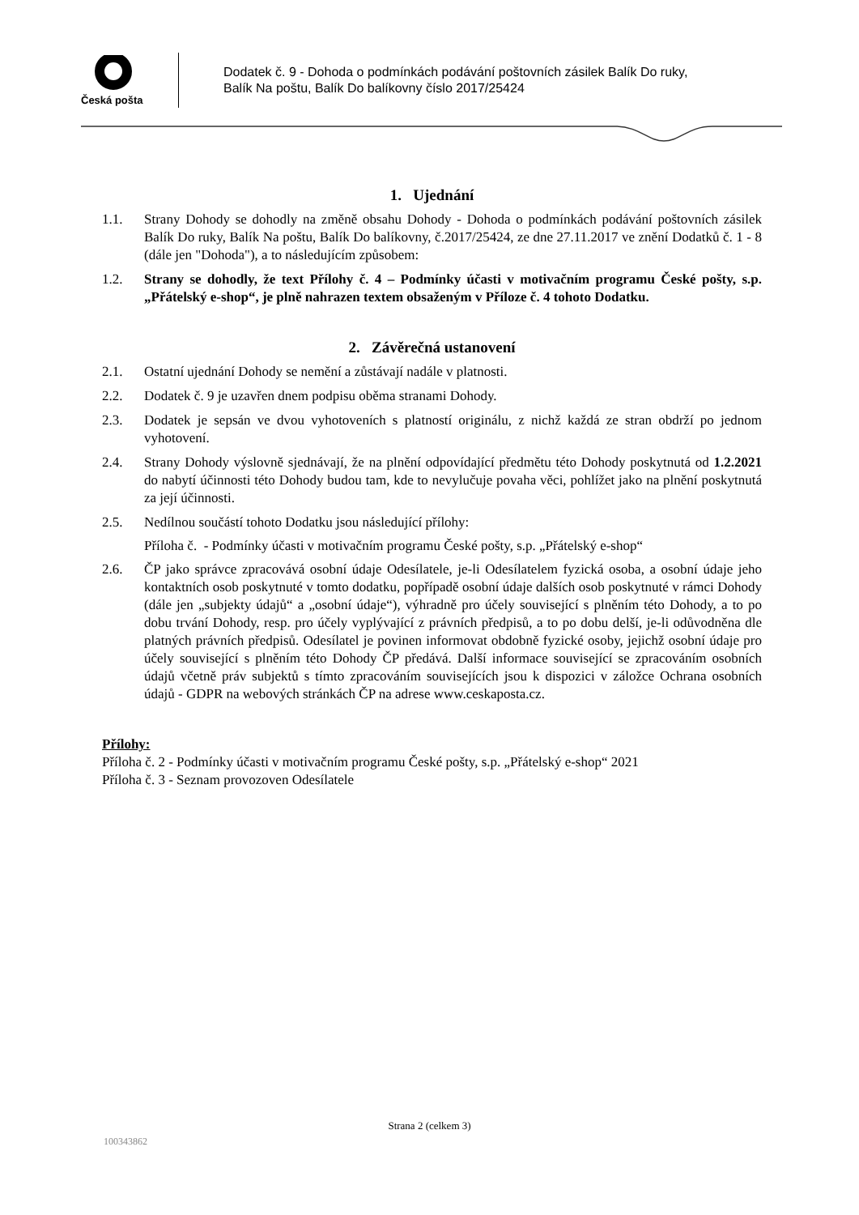Česká pošta
Dodatek č. 9 - Dohoda o podmínkách podávání poštovních zásilek Balík Do ruky,
Balík Na poštu, Balík Do balíkovny číslo 2017/25424
1. Ujednání
1.1. Strany Dohody se dohodly na změně obsahu Dohody - Dohoda o podmínkách podávání poštovních zásilek Balík Do ruky, Balík Na poštu, Balík Do balíkovny, č.2017/25424, ze dne 27.11.2017 ve znění Dodatků č. 1 - 8 (dále jen "Dohoda"), a to následujícím způsobem:
1.2. Strany se dohodly, že text Přílohy č. 4 – Podmínky účasti v motivačním programu České pošty, s.p. „Přátelský e-shop“, je plně nahrazen textem obsaženým v Příloze č. 4 tohoto Dodatku.
2. Závěrečná ustanovení
2.1. Ostatní ujednání Dohody se nemění a zůstávají nadále v platnosti.
2.2. Dodatek č. 9 je uzavřen dnem podpisu oběma stranami Dohody.
2.3. Dodatek je sepsán ve dvou vyhotoveních s platností originálu, z nichž každá ze stran obdrží po jednom vyhotovení.
2.4. Strany Dohody výslovně sjednávají, že na plnění odpovídající předmětu této Dohody poskytnutá od 1.2.2021 do nabytí účinnosti této Dohody budou tam, kde to nevylučuje povaha věci, pohlížet jako na plnění poskytnutá za její účinnosti.
2.5. Nedílnou součástí tohoto Dodatku jsou následující přílohy:
Příloha č. - Podmínky účasti v motivačním programu České pošty, s.p. „Přátelský e-shop“
2.6. ČP jako správce zpracovává osobní údaje Odesílatele, je-li Odesílatelem fyzická osoba, a osobní údaje jeho kontaktních osob poskytnuté v tomto dodatku, popřípadě osobní údaje dalších osob poskytnuté v rámci Dohody (dále jen „subjekty údajů“ a „osobní údaje“), výhradně pro účely související s plněním této Dohody, a to po dobu trvání Dohody, resp. pro účely vyplývající z právních předpisů, a to po dobu delší, je-li odůvodněna dle platných právních předpisů. Odesílatel je povinen informovat obdobně fyzické osoby, jejichž osobní údaje pro účely související s plněním této Dohody ČP předává. Další informace související se zpracováním osobních údajů včetně práv subjektů s tímto zpracováním souvisejících jsou k dispozici v záložce Ochrana osobních údajů - GDPR na webových stránkách ČP na adrese www.ceskaposta.cz.
Přílohy:
Příloha č. 2 - Podmínky účasti v motivačním programu České pošty, s.p. „Přátelský e-shop“ 2021
Příloha č. 3 - Seznam provozoven Odesílatele
Strana 2 (celkem 3)
100343862